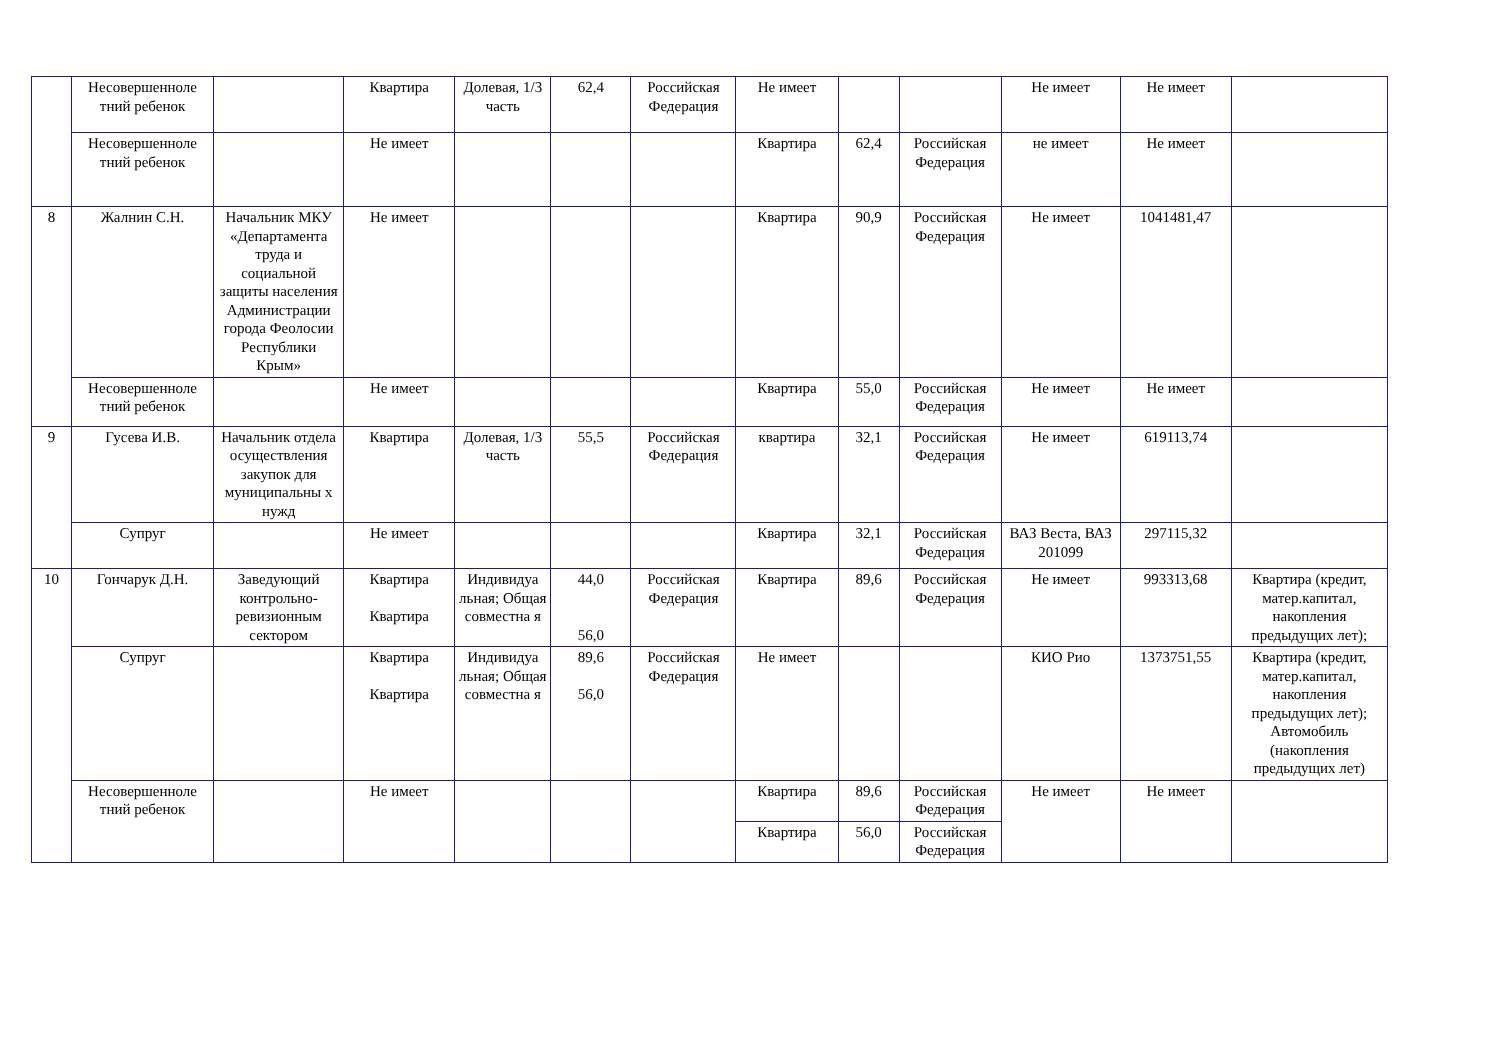| | Несовершенноле тний ребенок | | Квартира | Долевая, 1/3 часть | 62,4 | Российская Федерация | Не имеет | | | Не имеет | Не имеет | |
| | Несовершенноле тний ребенок | | Не имеет | | | | Квартира | 62,4 | Российская Федерация | не имеет | Не имеет | |
| 8 | Жалнин С.Н. | Начальник МКУ «Департамента труда и социальной защиты населения Администрации города Феолосии Республики Крым» | Не имеет | | | | Квартира | 90,9 | Российская Федерация | Не имеет | 1041481,47 | |
| | Несовершенноле тний ребенок | | Не имеет | | | | Квартира | 55,0 | Российская Федерация | Не имеет | Не имеет | |
| 9 | Гусева И.В. | Начальник отдела осуществления закупок для муниципальны х нужд | Квартира | Долевая, 1/3 часть | 55,5 | Российская Федерация | квартира | 32,1 | Российская Федерация | Не имеет | 619113,74 | |
| | Супруг | | Не имеет | | | | Квартира | 32,1 | Российская Федерация | ВАЗ Веста, ВАЗ 201099 | 297115,32 | |
| 10 | Гончарук Д.Н. | Заведующий контрольно-ревизионным сектором | Квартира Квартира | Индивидуа льная; Общая совместна я | 44,0 56,0 | Российская Федерация | Квартира | 89,6 | Российская Федерация | Не имеет | 993313,68 | Квартира (кредит, матер.капитал, накопления предыдущих лет); |
| | Супруг | | Квартира Квартира | Индивидуа льная; Общая совместна я | 89,6 56,0 | Российская Федерация | Не имеет | | | КИО Рио | 1373751,55 | Квартира (кредит, матер.капитал, накопления предыдущих лет); Автомобиль (накопления предыдущих лет) |
| | Несовершенноле тний ребенок | | Не имеет | | | | Квартира | 89,6 | Российская Федерация | Не имеет | Не имеет | |
| | | | | | | | Квартира | 56,0 | Российская Федерация | | | |